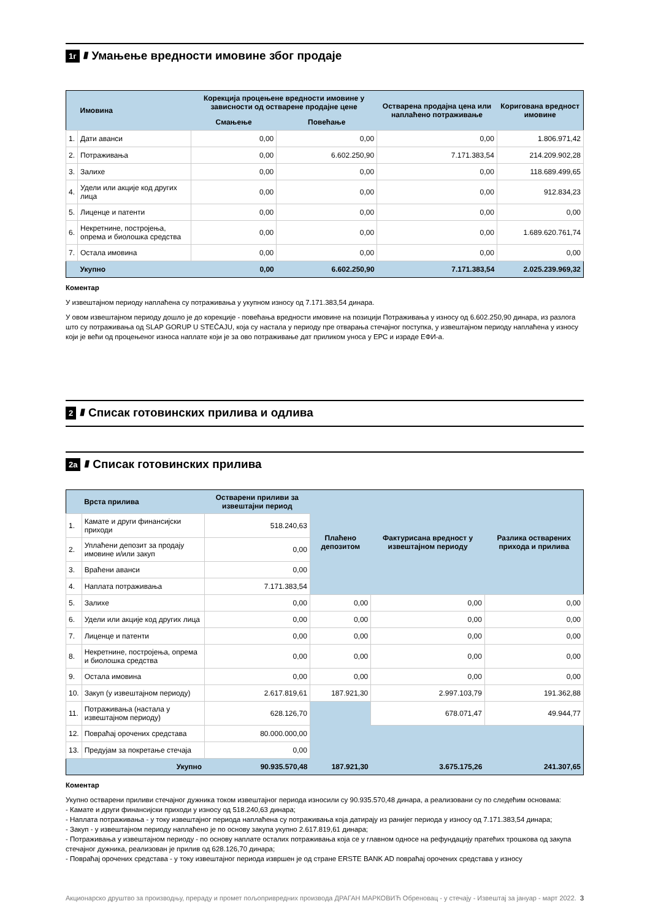1г //// Умањење вредности имовине због продаје
| | Имовина | Корекција процењене вредности имовине у зависности од остварене продајне цене | | Остварена продајна цена или наплаћено потраживање | Кориговaна вредност имовине |
| --- | --- | --- | --- | --- | --- |
| | | Смањење | Повећање | | |
| 1. | Дати аванси | 0,00 | 0,00 | 0,00 | 1.806.971,42 |
| 2. | Потраживања | 0,00 | 6.602.250,90 | 7.171.383,54 | 214.209.902,28 |
| 3. | Залихе | 0,00 | 0,00 | 0,00 | 118.689.499,65 |
| 4. | Удели или акције код других лица | 0,00 | 0,00 | 0,00 | 912.834,23 |
| 5. | Лиценце и патенти | 0,00 | 0,00 | 0,00 | 0,00 |
| 6. | Некретнине, постројења, опрема и биолошка средства | 0,00 | 0,00 | 0,00 | 1.689.620.761,74 |
| 7. | Остала имовина | 0,00 | 0,00 | 0,00 | 0,00 |
| | Укупно | 0,00 | 6.602.250,90 | 7.171.383,54 | 2.025.239.969,32 |
Коментар
У извештајном периоду наплаћена су потраживања у укупном износу од 7.171.383,54 динара.
У овом извештајном периоду дошло је до корекције - повећања вредности имовине на позицији Потраживања у износу од 6.602.250,90 динара, из разлога што су потраживања од SLAP GORUP U STEČAJU, која су настала у периоду пре отварања стечајног поступка, у извештајном периоду наплаћена у износу који је већи од процењеног износа наплате који је за ово потраживање дат приликом уноса у ЕРС и израде ЕФИ-а.
2 //// Списак готовинских прилива и одлива
2а //// Списак готовинских прилива
| | Врста прилива | Остварени приливи за извештајни период | Плаћено депозитом | Фактурисана вредност у извештајном периоду | Разлика остварених прихода и прилива |
| --- | --- | --- | --- | --- | --- |
| 1. | Камате и други финансијски приходи | 518.240,63 | | | |
| 2. | Уплаћени депозит за продају имовине и/или закуп | 0,00 | | | |
| 3. | Враћени аванси | 0,00 | | | |
| 4. | Наплата потраживања | 7.171.383,54 | | | |
| 5. | Залихе | 0,00 | 0,00 | 0,00 | 0,00 |
| 6. | Удели или акције код других лица | 0,00 | 0,00 | 0,00 | 0,00 |
| 7. | Лиценце и патенти | 0,00 | 0,00 | 0,00 | 0,00 |
| 8. | Некретнине, постројења, опрема и биолошка средства | 0,00 | 0,00 | 0,00 | 0,00 |
| 9. | Остала имовина | 0,00 | 0,00 | 0,00 | 0,00 |
| 10. | Закуп (у извештајном периоду) | 2.617.819,61 | 187.921,30 | 2.997.103,79 | 191.362,88 |
| 11. | Потраживања (настала у извештајном периоду) | 628.126,70 | | 678.071,47 | 49.944,77 |
| 12. | Повраћај орочених средстава | 80.000.000,00 | | | |
| 13. | Предујам за покретање стечаја | 0,00 | | | |
| | Укупно | 90.935.570,48 | 187.921,30 | 3.675.175,26 | 241.307,65 |
Коментар
Укупно остварени приливи стечајног дужника током извештајног периода износили су 90.935.570,48 динара, а реализовани су по следећим основама:
- Камате и други финансијски приходи у износу од 518.240,63 динара;
- Наплата потраживања - у току извештајног периода наплаћена су потраживања која датирају из ранијег периода у износу од 7.171.383,54 динара;
- Закуп - у извештајном периоду наплаћено је по основу закупа укупно 2.617.819,61 динара;
- Потраживања у извештајном периоду - по основу наплате осталих потраживања која се у главном односе на рефундацију пратећих трошкова од закупа стечајног дужника, реализован је прилив од 628.126,70 динара;
- Повраћај орочених средстава - у току извештајног периода извршен је од стране ERSTE BANK AD повраћај орочених средстава у износу
Акционарско друштво за производњу, прераду и промет пољопривредних производа ДРАГАН МАРКОВИЋ Обреновац - у стечају - Извештај за јануар - март 2022. 3